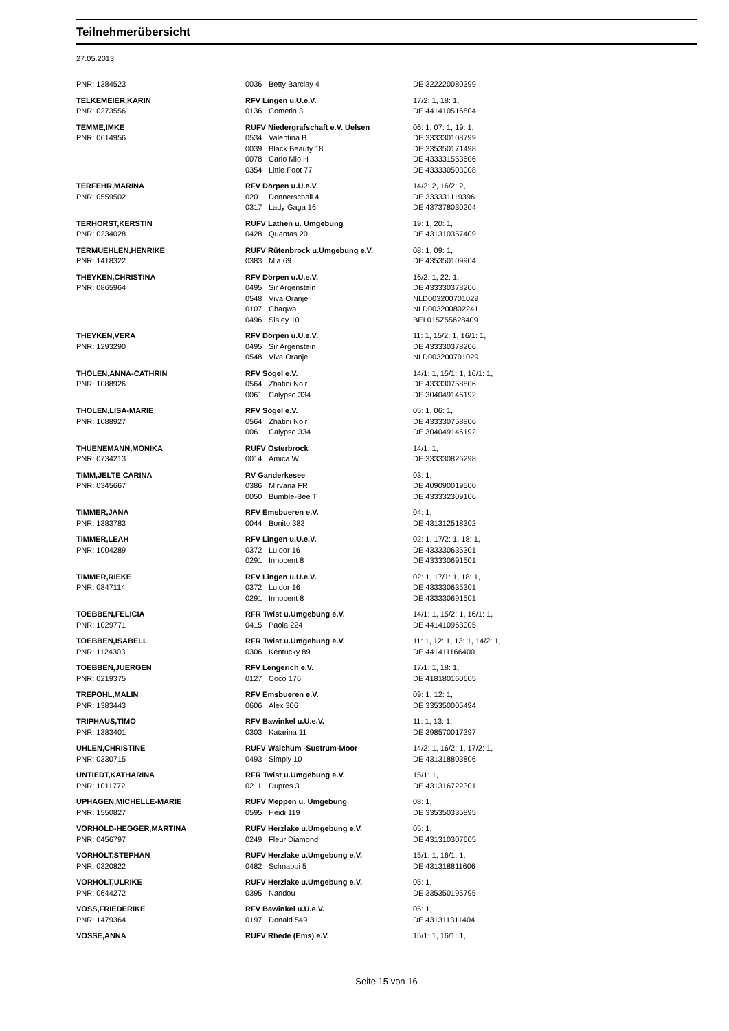Teilnehmerübersicht
27.05.2013
| PNR: 1384523 | 0036 | Betty Barclay 4 | DE 322220080399 |
| TELKEMEIER,KARIN | RFV Lingen u.U.e.V. | | 17/2: 1, 18: 1, |
| PNR: 0273556 | 0136 | Cometin 3 | DE 441410516804 |
| TEMME,IMKE | RUFV Niedergrafschaft e.V. Uelsen | | 06: 1, 07: 1, 19: 1, |
| PNR: 0614956 | 0534 | Valentina B | DE 333330108799 |
| | 0039 | Black Beauty 18 | DE 335350171498 |
| | 0078 | Carlo Mio H | DE 433331553606 |
| | 0354 | Little Foot 77 | DE 433330503008 |
| TERFEHR,MARINA | RFV Dörpen u.U.e.V. | | 14/2: 2, 16/2: 2, |
| PNR: 0559502 | 0201 | Donnerschall 4 | DE 333331119396 |
| | 0317 | Lady Gaga 16 | DE 437378030204 |
| TERHORST,KERSTIN | RUFV Lathen u. Umgebung | | 19: 1, 20: 1, |
| PNR: 0234028 | 0428 | Quantas 20 | DE 431310357409 |
| TERMUEHLEN,HENRIKE | RUFV Rütenbrock u.Umgebung e.V. | | 08: 1, 09: 1, |
| PNR: 1418322 | 0383 | Mia 69 | DE 435350109904 |
| THEYKEN,CHRISTINA | RFV Dörpen u.U.e.V. | | 16/2: 1, 22: 1, |
| PNR: 0865964 | 0495 | Sir Argenstein | DE 433330378206 |
| | 0548 | Viva Oranje | NLD003200701029 |
| | 0107 | Chaqwa | NLD003200802241 |
| | 0496 | Sisley 10 | BEL015Z55628409 |
| THEYKEN,VERA | RFV Dörpen u.U.e.V. | | 11: 1, 15/2: 1, 16/1: 1, |
| PNR: 1293290 | 0495 | Sir Argenstein | DE 433330378206 |
| | 0548 | Viva Oranje | NLD003200701029 |
| THOLEN,ANNA-CATHRIN | RFV Sögel e.V. | | 14/1: 1, 15/1: 1, 16/1: 1, |
| PNR: 1088926 | 0564 | Zhatini Noir | DE 433330758806 |
| | 0061 | Calypso 334 | DE 304049146192 |
| THOLEN,LISA-MARIE | RFV Sögel e.V. | | 05: 1, 06: 1, |
| PNR: 1088927 | 0564 | Zhatini Noir | DE 433330758806 |
| | 0061 | Calypso 334 | DE 304049146192 |
| THUENEMANN,MONIKA | RUFV Osterbrock | | 14/1: 1, |
| PNR: 0734213 | 0014 | Amica W | DE 333330826298 |
| TIMM,JELTE CARINA | RV Ganderkesee | | 03: 1, |
| PNR: 0345667 | 0386 | Mirvana FR | DE 409090019500 |
| | 0050 | Bumble-Bee T | DE 433332309106 |
| TIMMER,JANA | RFV Emsbueren e.V. | | 04: 1, |
| PNR: 1383783 | 0044 | Bonito 383 | DE 431312518302 |
| TIMMER,LEAH | RFV Lingen u.U.e.V. | | 02: 1, 17/2: 1, 18: 1, |
| PNR: 1004289 | 0372 | Luidor 16 | DE 433330635301 |
| | 0291 | Innocent 8 | DE 433330691501 |
| TIMMER,RIEKE | RFV Lingen u.U.e.V. | | 02: 1, 17/1: 1, 18: 1, |
| PNR: 0847114 | 0372 | Luidor 16 | DE 433330635301 |
| | 0291 | Innocent 8 | DE 433330691501 |
| TOEBBEN,FELICIA | RFR Twist u.Umgebung e.V. | | 14/1: 1, 15/2: 1, 16/1: 1, |
| PNR: 1029771 | 0415 | Paola 224 | DE 441410963005 |
| TOEBBEN,ISABELL | RFR Twist u.Umgebung e.V. | | 11: 1, 12: 1, 13: 1, 14/2: 1, |
| PNR: 1124303 | 0306 | Kentucky 89 | DE 441411166400 |
| TOEBBEN,JUERGEN | RFV Lengerich e.V. | | 17/1: 1, 18: 1, |
| PNR: 0219375 | 0127 | Coco 176 | DE 418180160605 |
| TREPOHL,MALIN | RFV Emsbueren e.V. | | 09: 1, 12: 1, |
| PNR: 1383443 | 0606 | Alex 306 | DE 335350005494 |
| TRIPHAUS,TIMO | RFV Bawinkel u.U.e.V. | | 11: 1, 13: 1, |
| PNR: 1383401 | 0303 | Katarina 11 | DE 398570017397 |
| UHLEN,CHRISTINE | RUFV Walchum -Sustrum-Moor | | 14/2: 1, 16/2: 1, 17/2: 1, |
| PNR: 0330715 | 0493 | Simply 10 | DE 431318803806 |
| UNTIEDT,KATHARINA | RFR Twist u.Umgebung e.V. | | 15/1: 1, |
| PNR: 1011772 | 0211 | Dupres 3 | DE 431316722301 |
| UPHAGEN,MICHELLE-MARIE | RUFV Meppen u. Umgebung | | 08: 1, |
| PNR: 1550827 | 0595 | Heidi 119 | DE 335350335895 |
| VORHOLD-HEGGER,MARTINA | RUFV Herzlake u.Umgebung e.V. | | 05: 1, |
| PNR: 0456797 | 0249 | Fleur Diamond | DE 431310307605 |
| VORHOLT,STEPHAN | RUFV Herzlake u.Umgebung e.V. | | 15/1: 1, 16/1: 1, |
| PNR: 0320822 | 0482 | Schnappi 5 | DE 431318811606 |
| VORHOLT,ULRIKE | RUFV Herzlake u.Umgebung e.V. | | 05: 1, |
| PNR: 0644272 | 0395 | Nandou | DE 335350195795 |
| VOSS,FRIEDERIKE | RFV Bawinkel u.U.e.V. | | 05: 1, |
| PNR: 1479364 | 0197 | Donald 549 | DE 431311311404 |
| VOSSE,ANNA | RUFV Rhede (Ems) e.V. | | 15/1: 1, 16/1: 1, |
Seite 15 von 16